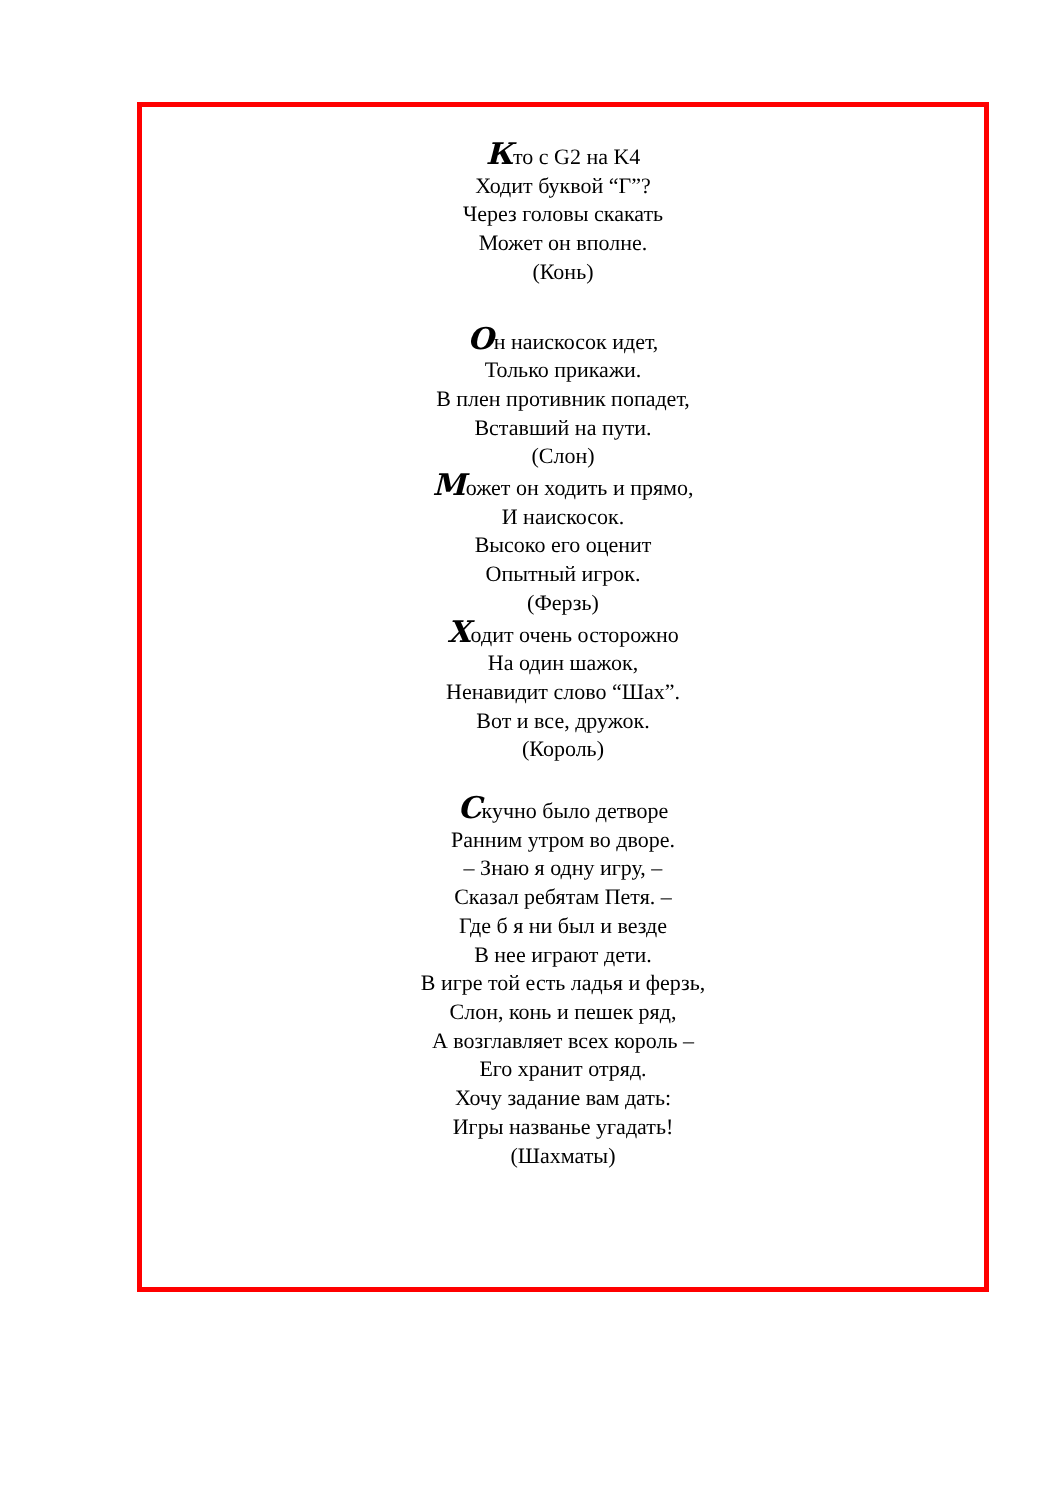Кто с G2 на K4
Ходит буквой “Г”?
Через головы скакать
Может он вполне.
(Конь)
Он наискосок идет,
Только прикажи.
В плен противник попадет,
Вставший на пути.
(Слон)
Может он ходить и прямо,
И наискосок.
Высоко его оценит
Опытный игрок.
(Ферзь)
Ходит очень осторожно
На один шажок,
Ненавидит слово “Шах”.
Вот и все, дружок.
(Король)
Скучно было детворе
Ранним утром во дворе.
– Знаю я одну игру, –
Сказал ребятам Петя. –
Где б я ни был и везде
В нее играют дети.
В игре той есть ладья и ферзь,
Слон, конь и пешек ряд,
А возглавляет всех король –
Его хранит отряд.
Хочу задание вам дать:
Игры названье угадать!
(Шахматы)